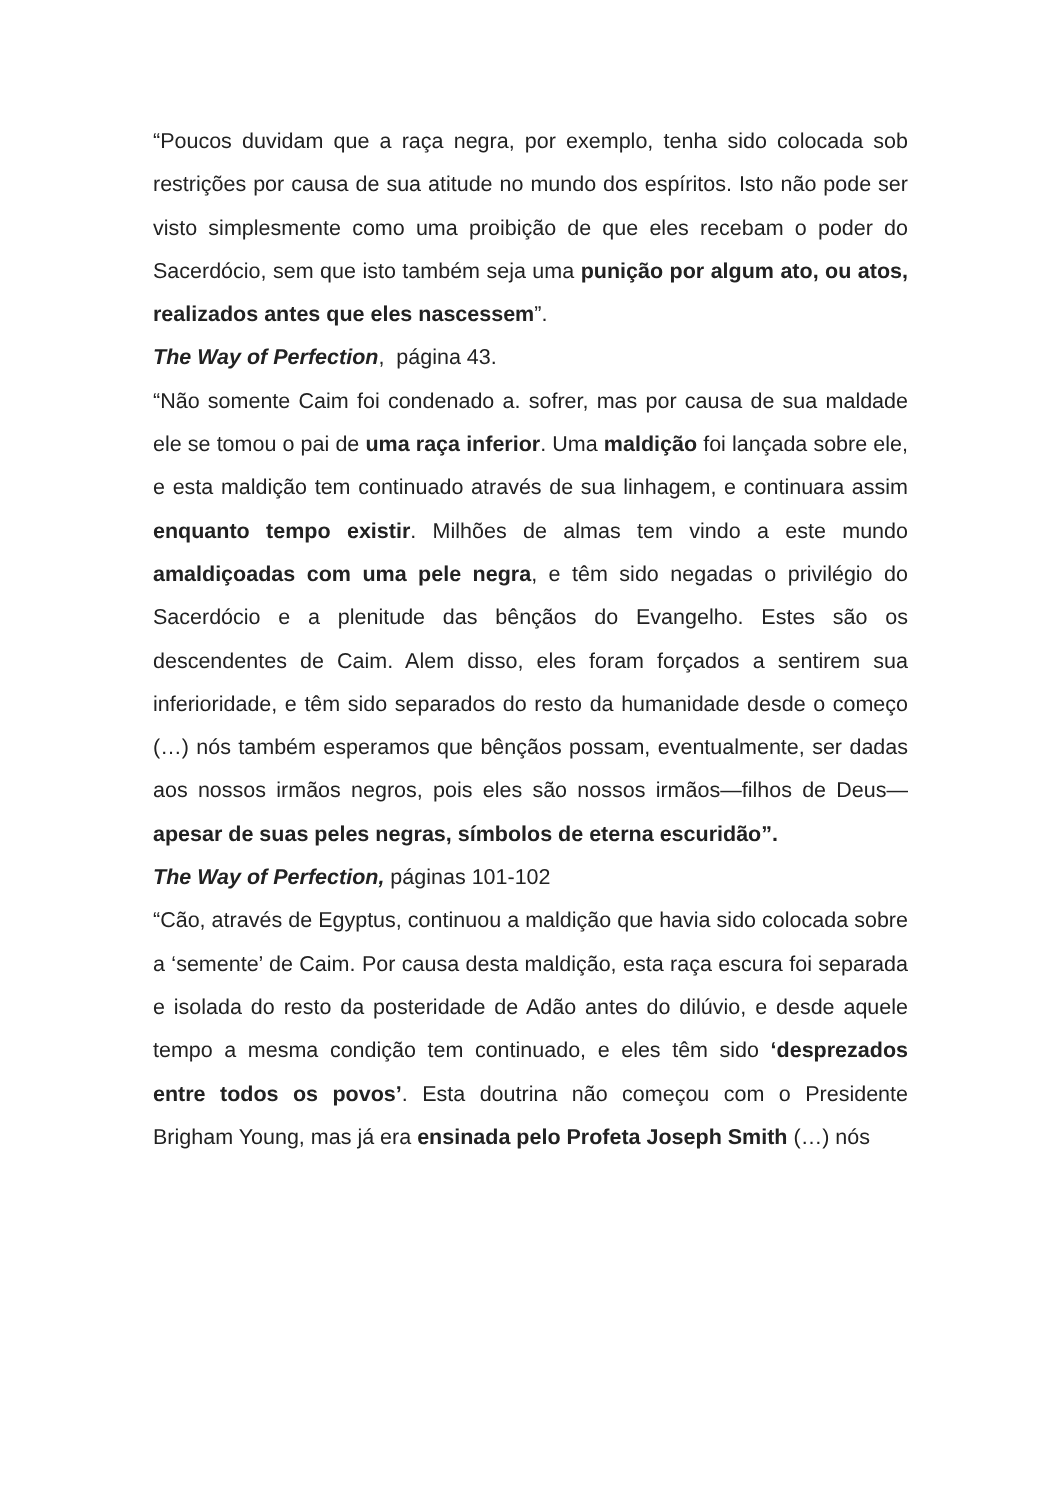“Poucos duvidam que a raça negra, por exemplo, tenha sido colocada sob restrições por causa de sua atitude no mundo dos espíritos. Isto não pode ser visto simplesmente como uma proibição de que eles recebam o poder do Sacerdócio, sem que isto também seja uma punição por algum ato, ou atos, realizados antes que eles nascessem”.
The Way of Perfection, página 43.
“Não somente Caim foi condenado a. sofrer, mas por causa de sua maldade ele se tomou o pai de uma raça inferior. Uma maldição foi lançada sobre ele, e esta maldição tem continuado através de sua linhagem, e continuara assim enquanto tempo existir. Milhões de almas tem vindo a este mundo amaldiçoadas com uma pele negra, e têm sido negadas o privilégio do Sacerdócio e a plenitude das bênçãos do Evangelho. Estes são os descendentes de Caim. Alem disso, eles foram forçados a sentirem sua inferioridade, e têm sido separados do resto da humanidade desde o começo (…) nós também esperamos que bênçãos possam, eventualmente, ser dadas aos nossos irmãos negros, pois eles são nossos irmãos—filhos de Deus—apesar de suas peles negras, símbolos de eterna escuridão”.
The Way of Perfection, páginas 101-102
“Cão, através de Egyptus, continuou a maldição que havia sido colocada sobre a ‘semente’ de Caim. Por causa desta maldição, esta raça escura foi separada e isolada do resto da posteridade de Adão antes do dilúvio, e desde aquele tempo a mesma condição tem continuado, e eles têm sido ‘desprezados entre todos os povos’. Esta doutrina não começou com o Presidente Brigham Young, mas já era ensinada pelo Profeta Joseph Smith (…) nós